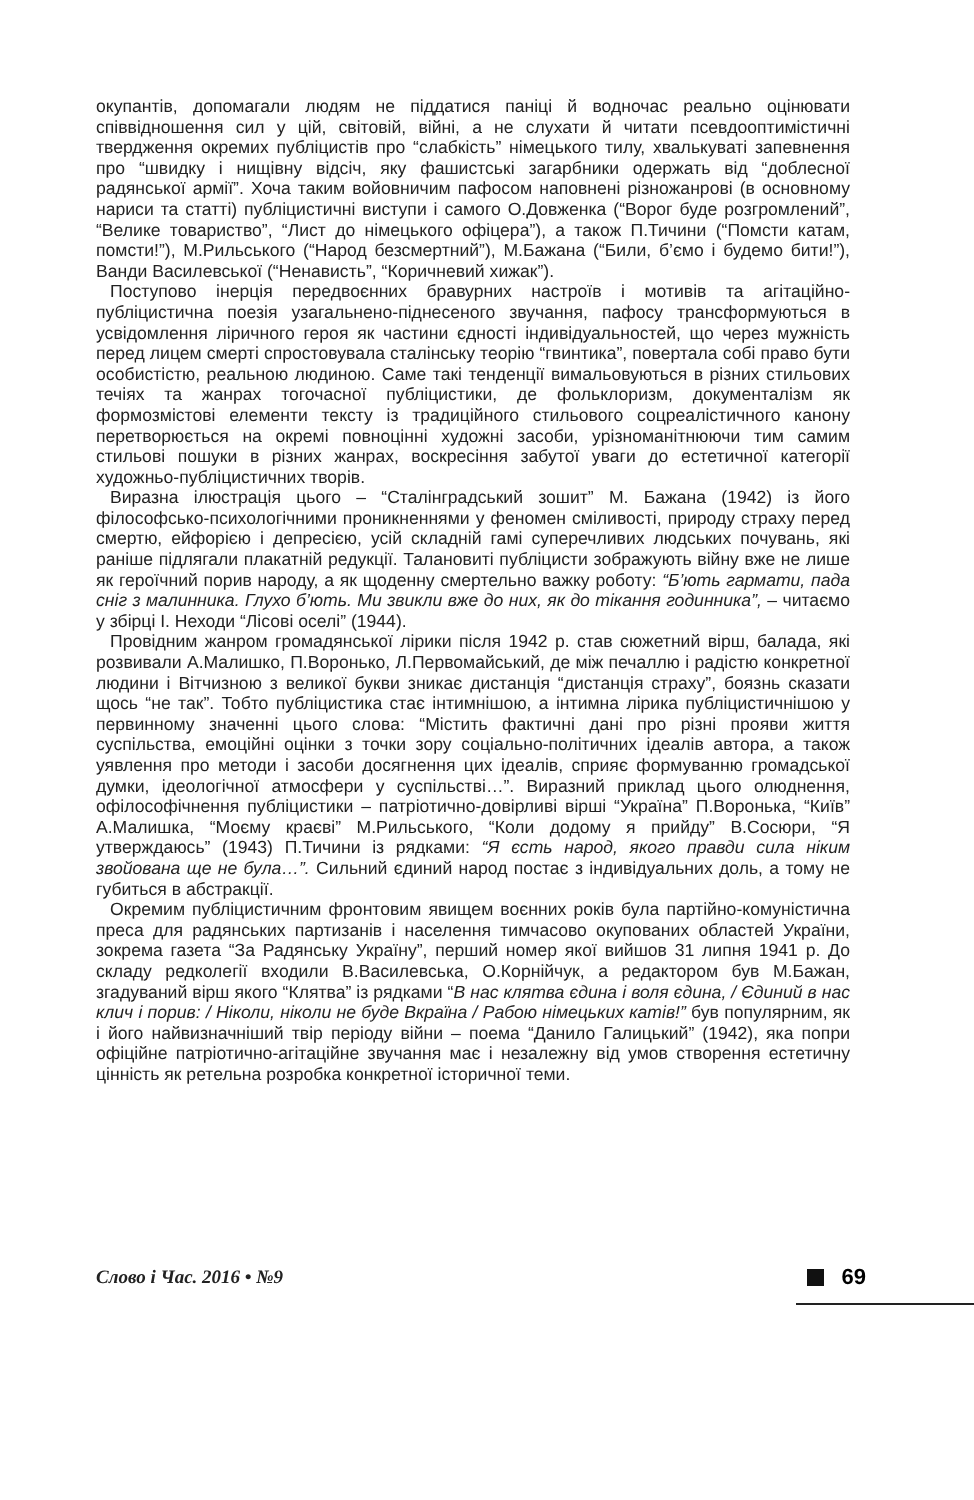окупантів, допомагали людям не піддатися паніці й водночас реально оцінювати співвідношення сил у цій, світовій, війні, а не слухати й читати псевдооптимістичні твердження окремих публіцистів про “слабкість” німецького тилу, хвалькуваті запевнення про “швидку і нищівну відсіч, яку фашистські загарбники одержать від “доблесної радянської армії”. Хоча таким войовничим пафосом наповнені різножанрові (в основному нариси та статті) публіцистичні виступи і самого О.Довженка (“Ворог буде розгромлений”, “Велике товариство”, “Лист до німецького офіцера”), а також П.Тичини (“Помсти катам, помсти!”), М.Рильського (“Народ безсмертний”), М.Бажана (“Били, б’ємо і будемо бити!”), Ванди Василевської (“Ненависть”, “Коричневий хижак”).
Поступово інерція передвоєнних бравурних настроїв і мотивів та агітаційно-публіцистична поезія узагальнено-піднесеного звучання, пафосу трансформуються в усвідомлення ліричного героя як частини єдності індивідуальностей, що через мужність перед лицем смерті спростовувала сталінську теорію “гвинтика”, повертала собі право бути особистістю, реальною людиною. Саме такі тенденції вимальовуються в різних стильових течіях та жанрах тогочасної публіцистики, де фольклоризм, документалізм як формозмістові елементи тексту із традиційного стильового соцреалістичного канону перетворюється на окремі повноцінні художні засоби, урізноманітнюючи тим самим стильові пошуки в різних жанрах, воскресіння забутої уваги до естетичної категорії художньо-публіцистичних творів.
Виразна ілюстрація цього – “Сталінградський зошит” М. Бажана (1942) із його філософсько-психологічними проникненнями у феномен сміливості, природу страху перед смертю, ейфорією і депресією, усій складній гамі суперечливих людських почувань, які раніше підлягали плакатній редукції. Талановиті публіцисти зображують війну вже не лише як героїчний порив народу, а як щоденну смертельно важку роботу: “Б’ють гармати, пада сніг з малинника. Глухо б’ють. Ми звикли вже до них, як до тікання годинника”, – читаємо у збірці І. Неходи “Лісові оселі” (1944).
Провідним жанром громадянської лірики після 1942 р. став сюжетний вірш, балада, які розвивали А.Малишко, П.Воронько, Л.Первомайський, де між печаллю і радістю конкретної людини і Вітчизною з великої букви зникає дистанція “дистанція страху”, боязнь сказати щось “не так”. Тобто публіцистика стає інтимнішою, а інтимна лірика публіцистичнішою у первинному значенні цього слова: “Містить фактичні дані про різні прояви життя суспільства, емоційні оцінки з точки зору соціально-політичних ідеалів автора, а також уявлення про методи і засоби досягнення цих ідеалів, сприяє формуванню громадської думки, ідеологічної атмосфери у суспільстві…”. Виразний приклад цього олюднення, офілософічнення публіцистики – патріотично-довірливі вірші “Україна” П.Воронька, “Київ” А.Малишка, “Моєму краєві” М.Рильського, “Коли додому я прийду” В.Сосюри, “Я утверждаюсь” (1943) П.Тичини із рядками: “Я єсть народ, якого правди сила ніким звойована ще не була…”. Сильний єдиний народ постає з індивідуальних доль, а тому не губиться в абстракції.
Окремим публіцистичним фронтовим явищем воєнних років була партійно-комуністична преса для радянських партизанів і населення тимчасово окупованих областей України, зокрема газета “За Радянську Україну”, перший номер якої вийшов 31 липня 1941 р. До складу редколегії входили В.Василевська, О.Корнійчук, а редактором був М.Бажан, згадуваний вірш якого “Клятва” із рядками “В нас клятва єдина і воля єдина, / Єдиний в нас клич і порив: / Ніколи, ніколи не буде Вкраїна / Рабою німецьких катів!” був популярним, як і його найвизначніший твір періоду війни – поема “Данило Галицький” (1942), яка попри офіційне патріотично-агітаційне звучання має і незалежну від умов створення естетичну цінність як ретельна розробка конкретної історичної теми.
Слово і Час. 2016 • №9 69